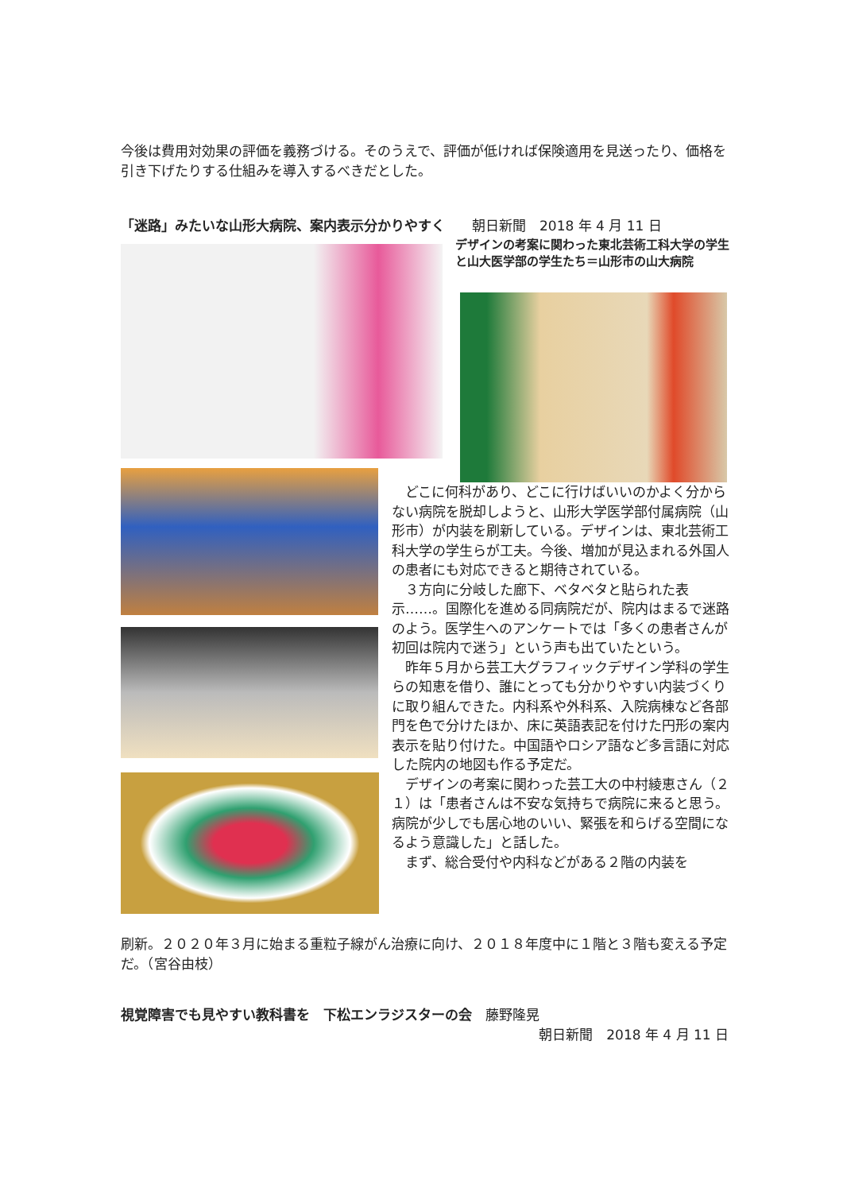今後は費用対効果の評価を義務づける。そのうえで、評価が低ければ保険適用を見送ったり、価格を引き下げたりする仕組みを導入するべきだとした。
「迷路」みたいな山形大病院、案内表示分かりやすく　　朝日新聞　2018 年 4 月 11 日
デザインの考案に関わった東北芸術工科大学の学生と山大医学部の学生たち＝山形市の山大病院
　どこに何科があり、どこに行けばいいのかよく分からない病院を脱却しようと、山形大学医学部付属病院（山形市）が内装を刷新している。デザインは、東北芸術工科大学の学生らが工夫。今後、増加が見込まれる外国人の患者にも対応できると期待されている。
　３方向に分岐した廊下、ベタベタと貼られた表示……。国際化を進める同病院だが、院内はまるで迷路のよう。医学生へのアンケートでは「多くの患者さんが初回は院内で迷う」という声も出ていたという。
　昨年５月から芸工大グラフィックデザイン学科の学生らの知恵を借り、誰にとっても分かりやすい内装づくりに取り組んできた。内科系や外科系、入院病棟など各部門を色で分けたほか、床に英語表記を付けた円形の案内表示を貼り付けた。中国語やロシア語など多言語に対応した院内の地図も作る予定だ。
　デザインの考案に関わった芸工大の中村綾恵さん（２１）は「患者さんは不安な気持ちで病院に来ると思う。病院が少しでも居心地のいい、緊張を和らげる空間になるよう意識した」と話した。
　まず、総合受付や内科などがある２階の内装を
刷新。２０２０年３月に始まる重粒子線がん治療に向け、２０１８年度中に１階と３階も変える予定だ。（宮谷由枝）
視覚障害でも見やすい教科書を　下松エンラジスターの会　藤野隆晃
朝日新聞　2018 年 4 月 11 日